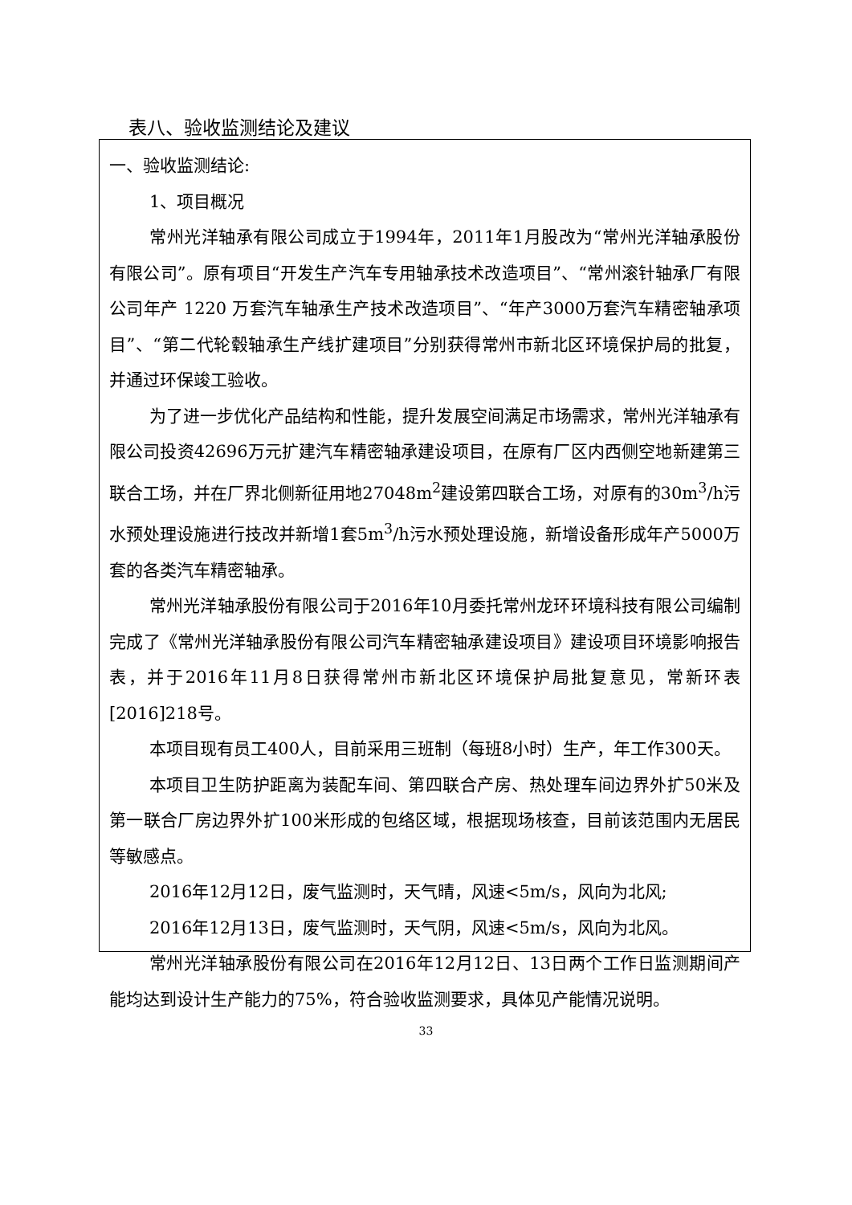表八、验收监测结论及建议
一、验收监测结论:
1、项目概况
常州光洋轴承有限公司成立于1994年，2011年1月股改为“常州光洋轴承股份有限公司”。原有项目“开发生产汽车专用轴承技术改造项目”、“常州滚针轴承厂有限公司年产 1220 万套汽车轴承生产技术改造项目”、“年产3000万套汽车精密轴承项目”、“第二代轮毂轴承生产线扩建项目”分别获得常州市新北区环境保护局的批复，并通过环保竣工验收。
为了进一步优化产品结构和性能，提升发展空间满足市场需求，常州光洋轴承有限公司投资42696万元扩建汽车精密轴承建设项目，在原有厂区内西侧空地新建第三联合工场，并在厂界北侧新征用地27048m<sup>2</sup>建设第四联合工场，对原有的30m<sup>3</sup>/h污水预处理设施进行技改并新增1套5m<sup>3</sup>/h污水预处理设施，新增设备形成年产5000万套的各类汽车精密轴承。
常州光洋轴承股份有限公司于2016年10月委托常州龙环环境科技有限公司编制完成了《常州光洋轴承股份有限公司汽车精密轴承建设项目》建设项目环境影响报告表，并于2016年11月8日获得常州市新北区环境保护局批复意见，常新环表[2016]218号。
本项目现有员工400人，目前采用三班制（每班8小时）生产，年工作300天。
本项目卫生防护距离为装配车间、第四联合产房、热处理车间边界外扩50米及第一联合厂房边界外扩100米形成的包络区域，根据现场核查，目前该范围内无居民等敏感点。
2016年12月12日，废气监测时，天气晴，风速<5m/s，风向为北风;
2016年12月13日，废气监测时，天气阴，风速<5m/s，风向为北风。
常州光洋轴承股份有限公司在2016年12月12日、13日两个工作日监测期间产能均达到设计生产能力的75%，符合验收监测要求，具体见产能情况说明。
33